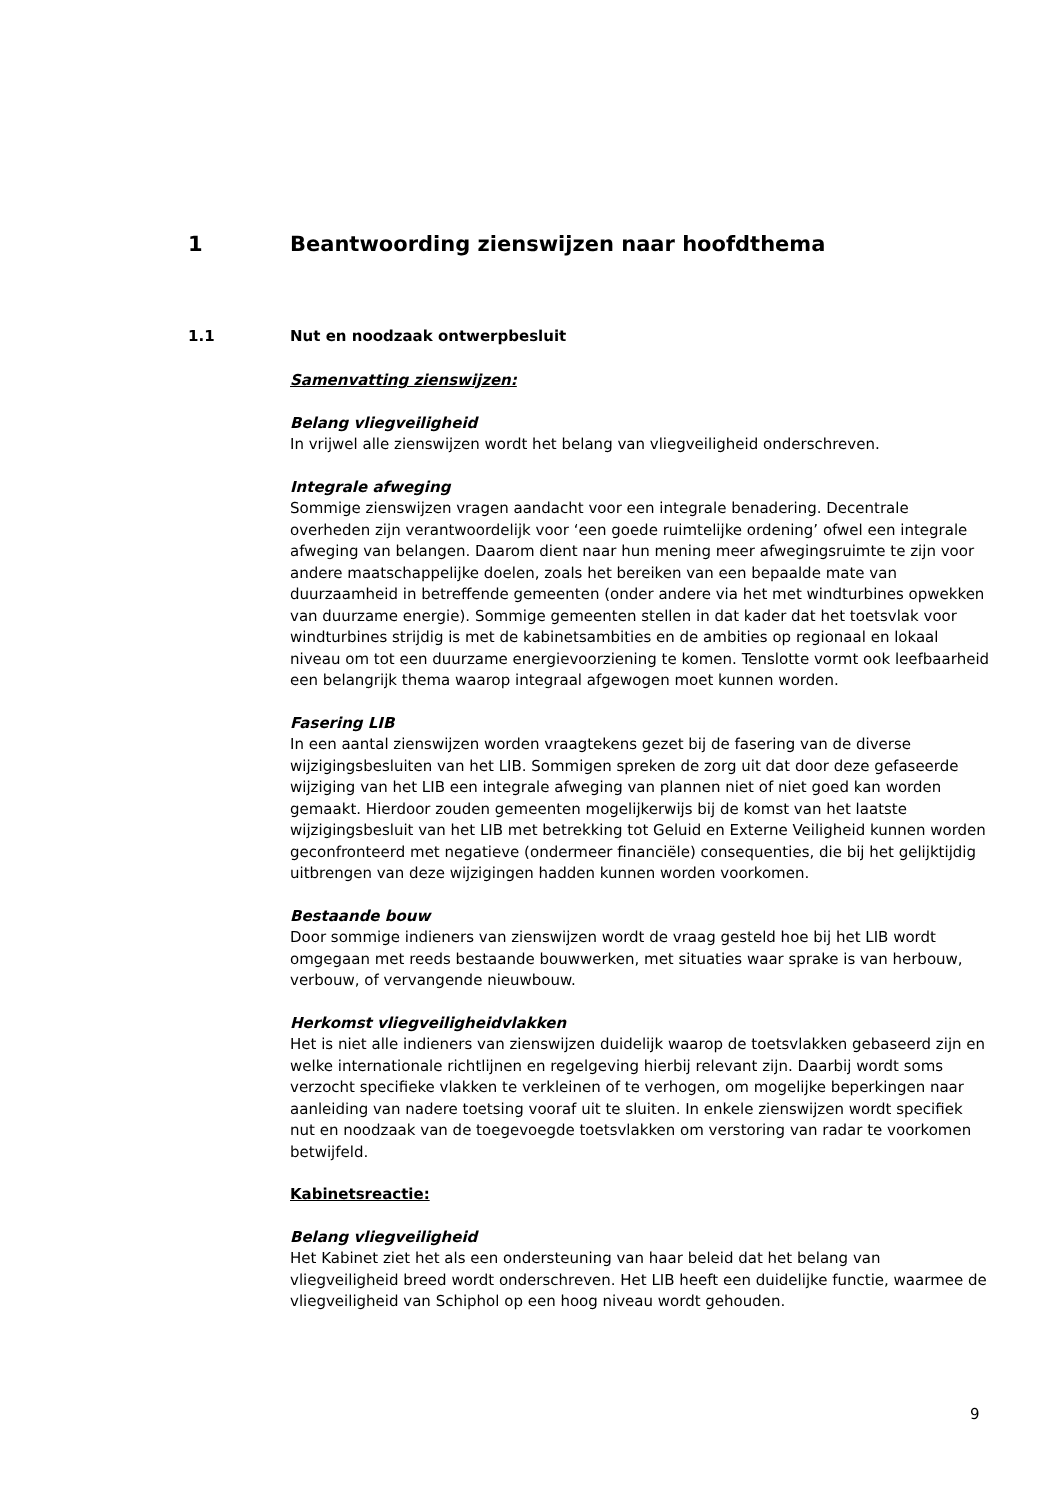1 Beantwoording zienswijzen naar hoofdthema
1.1 Nut en noodzaak ontwerpbesluit
Samenvatting zienswijzen:
Belang vliegveiligheid
In vrijwel alle zienswijzen wordt het belang van vliegveiligheid onderschreven.
Integrale afweging
Sommige zienswijzen vragen aandacht voor een integrale benadering. Decentrale overheden zijn verantwoordelijk voor ‘een goede ruimtelijke ordening’ ofwel een integrale afweging van belangen. Daarom dient naar hun mening meer afwegingsruimte te zijn voor andere maatschappelijke doelen, zoals het bereiken van een bepaalde mate van duurzaamheid in betreffende gemeenten (onder andere via het met windturbines opwekken van duurzame energie). Sommige gemeenten stellen in dat kader dat het toetsvlak voor windturbines strijdig is met de kabinetsambities en de ambities op regionaal en lokaal niveau om tot een duurzame energievoorziening te komen. Tenslotte vormt ook leefbaarheid een belangrijk thema waarop integraal afgewogen moet kunnen worden.
Fasering LIB
In een aantal zienswijzen worden vraagtekens gezet bij de fasering van de diverse wijzigingsbesluiten van het LIB. Sommigen spreken de zorg uit dat door deze gefaseerde wijziging van het LIB een integrale afweging van plannen niet of niet goed kan worden gemaakt. Hierdoor zouden gemeenten mogelijkerwijs bij de komst van het laatste wijzigingsbesluit van het LIB met betrekking tot Geluid en Externe Veiligheid kunnen worden geconfronteerd met negatieve (ondermeer financiële) consequenties, die bij het gelijktijdig uitbrengen van deze wijzigingen hadden kunnen worden voorkomen.
Bestaande bouw
Door sommige indieners van zienswijzen wordt de vraag gesteld hoe bij het LIB wordt omgegaan met reeds bestaande bouwwerken, met situaties waar sprake is van herbouw, verbouw, of vervangende nieuwbouw.
Herkomst vliegveiligheidvlakken
Het is niet alle indieners van zienswijzen duidelijk waarop de toetsvlakken gebaseerd zijn en welke internationale richtlijnen en regelgeving hierbij relevant zijn. Daarbij wordt soms verzocht specifieke vlakken te verkleinen of te verhogen, om mogelijke beperkingen naar aanleiding van nadere toetsing vooraf uit te sluiten. In enkele zienswijzen wordt specifiek nut en noodzaak van de toegevoegde toetsvlakken om verstoring van radar te voorkomen betwijfeld.
Kabinetsreactie:
Belang vliegveiligheid
Het Kabinet ziet het als een ondersteuning van haar beleid dat het belang van vliegveiligheid breed wordt onderschreven. Het LIB heeft een duidelijke functie, waarmee de vliegveiligheid van Schiphol op een hoog niveau wordt gehouden.
9